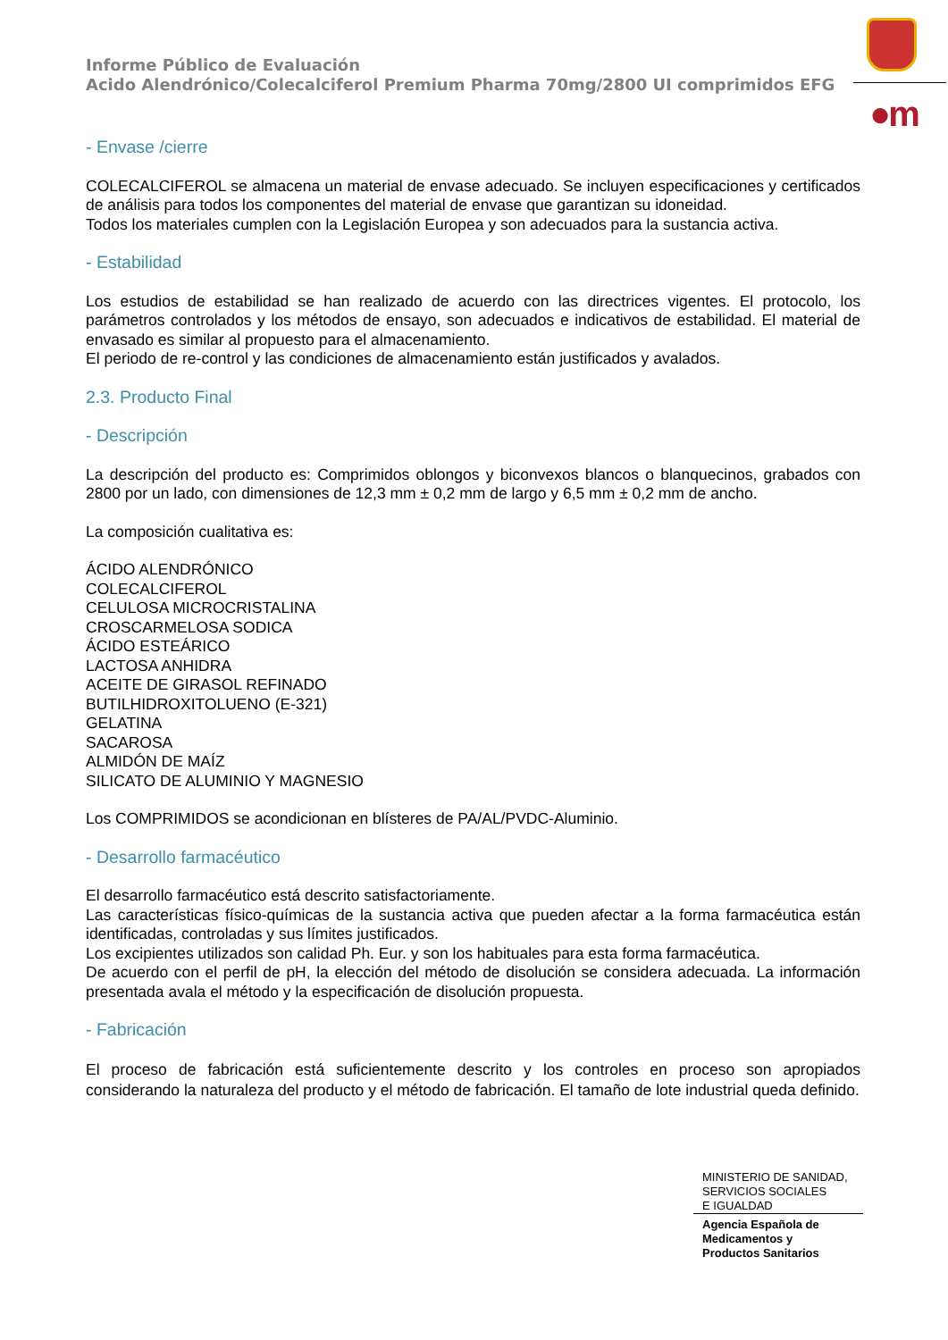Informe Público de Evaluación
Acido Alendrónico/Colecalciferol Premium Pharma 70mg/2800 UI comprimidos EFG
●m
- Envase /cierre
COLECALCIFEROL se almacena un material de envase adecuado. Se incluyen especificaciones y certificados de análisis para todos los componentes del material de envase que garantizan su idoneidad.
Todos los materiales cumplen con la Legislación Europea y son adecuados para la sustancia activa.
- Estabilidad
Los estudios de estabilidad se han realizado de acuerdo con las directrices vigentes. El protocolo, los parámetros controlados y los métodos de ensayo, son adecuados e indicativos de estabilidad. El material de envasado es similar al propuesto para el almacenamiento.
El periodo de re-control y las condiciones de almacenamiento están justificados y avalados.
2.3. Producto Final
- Descripción
La descripción del producto es: Comprimidos oblongos y biconvexos blancos o blanquecinos, grabados con 2800 por un lado, con dimensiones de 12,3 mm ± 0,2 mm de largo y 6,5 mm ± 0,2 mm de ancho.
La composición cualitativa es:
ÁCIDO ALENDRÓNICO
COLECALCIFEROL
CELULOSA MICROCRISTALINA
CROSCARMELOSA SODICA
ÁCIDO ESTEÁRICO
LACTOSA ANHIDRA
ACEITE DE GIRASOL REFINADO
BUTILHIDROXITOLUENO (E-321)
GELATINA
SACAROSA
ALMIDÓN DE MAÍZ
SILICATO DE ALUMINIO Y MAGNESIO
Los COMPRIMIDOS se acondicionan en blísteres de PA/AL/PVDC-Aluminio.
- Desarrollo farmacéutico
El desarrollo farmacéutico está descrito satisfactoriamente.
Las características físico-químicas de la sustancia activa que pueden afectar a la forma farmacéutica están identificadas, controladas y sus límites justificados.
Los excipientes utilizados son calidad Ph. Eur. y son los habituales para esta forma farmacéutica.
De acuerdo con el perfil de pH, la elección del método de disolución se considera adecuada. La información presentada avala el método y la especificación de disolución propuesta.
- Fabricación
El proceso de fabricación está suficientemente descrito y los controles en proceso son apropiados considerando la naturaleza del producto y el método de fabricación. El tamaño de lote industrial queda definido.
MINISTERIO DE SANIDAD,
SERVICIOS SOCIALES
E IGUALDAD
Agencia Española de
Medicamentos y
Productos Sanitarios